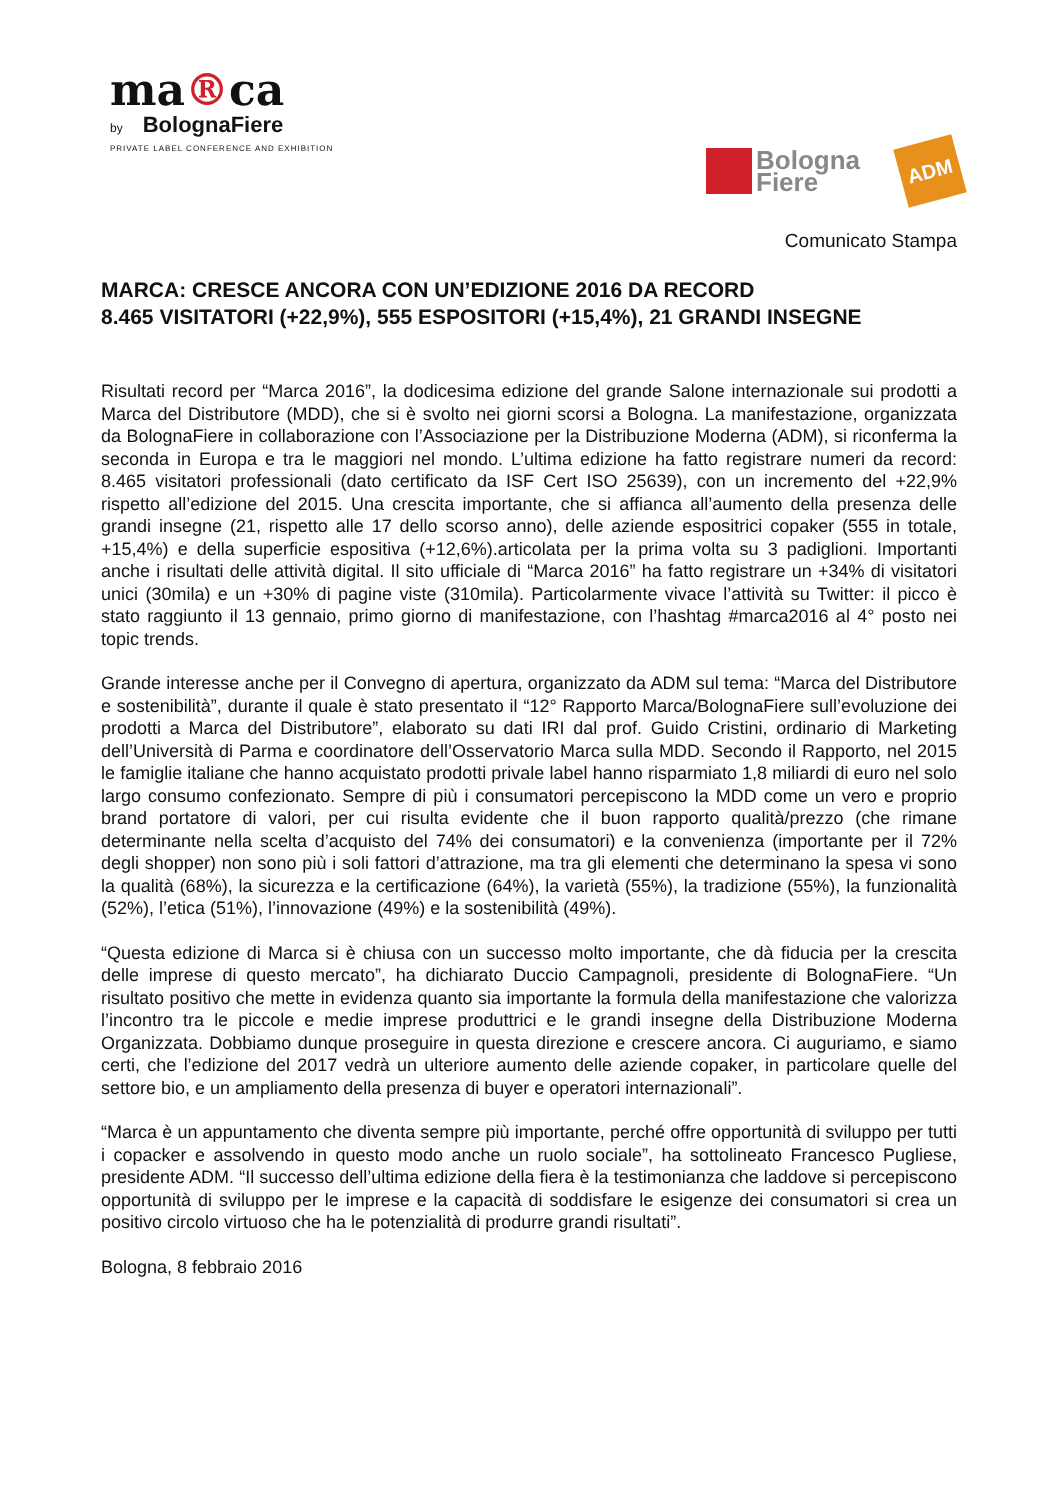ma®ca
by BolognaFiere
PRIVATE LABEL CONFERENCE AND EXHIBITION
Bologna
Fiere
ADM
Comunicato Stampa
MARCA: CRESCE ANCORA CON UN’EDIZIONE 2016 DA RECORD
8.465 VISITATORI (+22,9%), 555 ESPOSITORI (+15,4%), 21 GRANDI INSEGNE
Risultati record per “Marca 2016”, la dodicesima edizione del grande Salone internazionale sui prodotti a Marca del Distributore (MDD), che si è svolto nei giorni scorsi a Bologna. La manifestazione, organizzata da BolognaFiere in collaborazione con l’Associazione per la Distribuzione Moderna (ADM), si riconferma la seconda in Europa e tra le maggiori nel mondo. L’ultima edizione ha fatto registrare numeri da record: 8.465 visitatori professionali (dato certificato da ISF Cert ISO 25639), con un incremento del +22,9% rispetto all’edizione del 2015. Una crescita importante, che si affianca all’aumento della presenza delle grandi insegne (21, rispetto alle 17 dello scorso anno), delle aziende espositrici copaker (555 in totale, +15,4%) e della superficie espositiva (+12,6%).articolata per la prima volta su 3 padiglioni. Importanti anche i risultati delle attività digital. Il sito ufficiale di “Marca 2016” ha fatto registrare un +34% di visitatori unici (30mila) e un +30% di pagine viste (310mila). Particolarmente vivace l’attività su Twitter: il picco è stato raggiunto il 13 gennaio, primo giorno di manifestazione, con l’hashtag #marca2016 al 4° posto nei topic trends.
Grande interesse anche per il Convegno di apertura, organizzato da ADM sul tema: “Marca del Distributore e sostenibilità”, durante il quale è stato presentato il “12° Rapporto Marca/BolognaFiere sull’evoluzione dei prodotti a Marca del Distributore”, elaborato su dati IRI dal prof. Guido Cristini, ordinario di Marketing dell’Università di Parma e coordinatore dell’Osservatorio Marca sulla MDD. Secondo il Rapporto, nel 2015 le famiglie italiane che hanno acquistato prodotti privale label hanno risparmiato 1,8 miliardi di euro nel solo largo consumo confezionato. Sempre di più i consumatori percepiscono la MDD come un vero e proprio brand portatore di valori, per cui risulta evidente che il buon rapporto qualità/prezzo (che rimane determinante nella scelta d’acquisto del 74% dei consumatori) e la convenienza (importante per il 72% degli shopper) non sono più i soli fattori d’attrazione, ma tra gli elementi che determinano la spesa vi sono la qualità (68%), la sicurezza e la certificazione (64%), la varietà (55%), la tradizione (55%), la funzionalità (52%), l’etica (51%), l’innovazione (49%) e la sostenibilità (49%).
“Questa edizione di Marca si è chiusa con un successo molto importante, che dà fiducia per la crescita delle imprese di questo mercato”, ha dichiarato Duccio Campagnoli, presidente di BolognaFiere. “Un risultato positivo che mette in evidenza quanto sia importante la formula della manifestazione che valorizza l’incontro tra le piccole e medie imprese produttrici e le grandi insegne della Distribuzione Moderna Organizzata. Dobbiamo dunque proseguire in questa direzione e crescere ancora. Ci auguriamo, e siamo certi, che l’edizione del 2017 vedrà un ulteriore aumento delle aziende copaker, in particolare quelle del settore bio, e un ampliamento della presenza di buyer e operatori internazionali”.
“Marca è un appuntamento che diventa sempre più importante, perché offre opportunità di sviluppo per tutti i copacker e assolvendo in questo modo anche un ruolo sociale”, ha sottolineato Francesco Pugliese, presidente ADM. “Il successo dell’ultima edizione della fiera è la testimonianza che laddove si percepiscono opportunità di sviluppo per le imprese e la capacità di soddisfare le esigenze dei consumatori si crea un positivo circolo virtuoso che ha le potenzialità di produrre grandi risultati”.
Bologna, 8 febbraio 2016